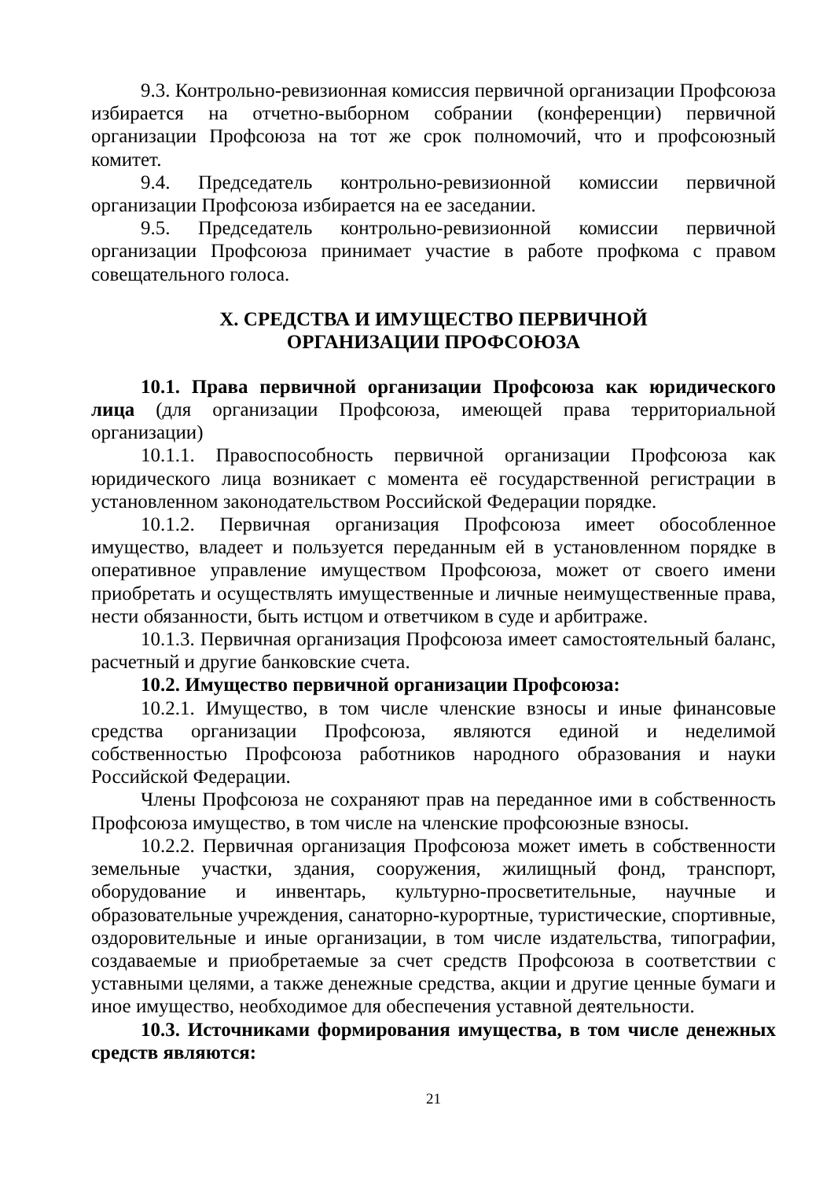9.3. Контрольно-ревизионная комиссия первичной организации Профсоюза избирается на отчетно-выборном собрании (конференции) первичной организации Профсоюза на тот же срок полномочий, что и профсоюзный комитет.
9.4. Председатель контрольно-ревизионной комиссии первичной организации Профсоюза избирается на ее заседании.
9.5. Председатель контрольно-ревизионной комиссии первичной организации Профсоюза принимает участие в работе профкома с правом совещательного голоса.
X. СРЕДСТВА И ИМУЩЕСТВО ПЕРВИЧНОЙ
ОРГАНИЗАЦИИ ПРОФСОЮЗА
10.1. Права первичной организации Профсоюза как юридического лица (для организации Профсоюза, имеющей права территориальной организации)
10.1.1. Правоспособность первичной организации Профсоюза как юридического лица возникает с момента её государственной регистрации в установленном законодательством Российской Федерации порядке.
10.1.2. Первичная организация Профсоюза имеет обособленное имущество, владеет и пользуется переданным ей в установленном порядке в оперативное управление имуществом Профсоюза, может от своего имени приобретать и осуществлять имущественные и личные неимущественные права, нести обязанности, быть истцом и ответчиком в суде и арбитраже.
10.1.3. Первичная организация Профсоюза имеет самостоятельный баланс, расчетный и другие банковские счета.
10.2. Имущество первичной организации Профсоюза:
10.2.1. Имущество, в том числе членские взносы и иные финансовые средства организации Профсоюза, являются единой и неделимой собственностью Профсоюза работников народного образования и науки Российской Федерации.
Члены Профсоюза не сохраняют прав на переданное ими в собственность Профсоюза имущество, в том числе на членские профсоюзные взносы.
10.2.2. Первичная организация Профсоюза может иметь в собственности земельные участки, здания, сооружения, жилищный фонд, транспорт, оборудование и инвентарь, культурно-просветительные, научные и образовательные учреждения, санаторно-курортные, туристические, спортивные, оздоровительные и иные организации, в том числе издательства, типографии, создаваемые и приобретаемые за счет средств Профсоюза в соответствии с уставными целями, а также денежные средства, акции и другие ценные бумаги и иное имущество, необходимое для обеспечения уставной деятельности.
10.3. Источниками формирования имущества, в том числе денежных средств являются:
21